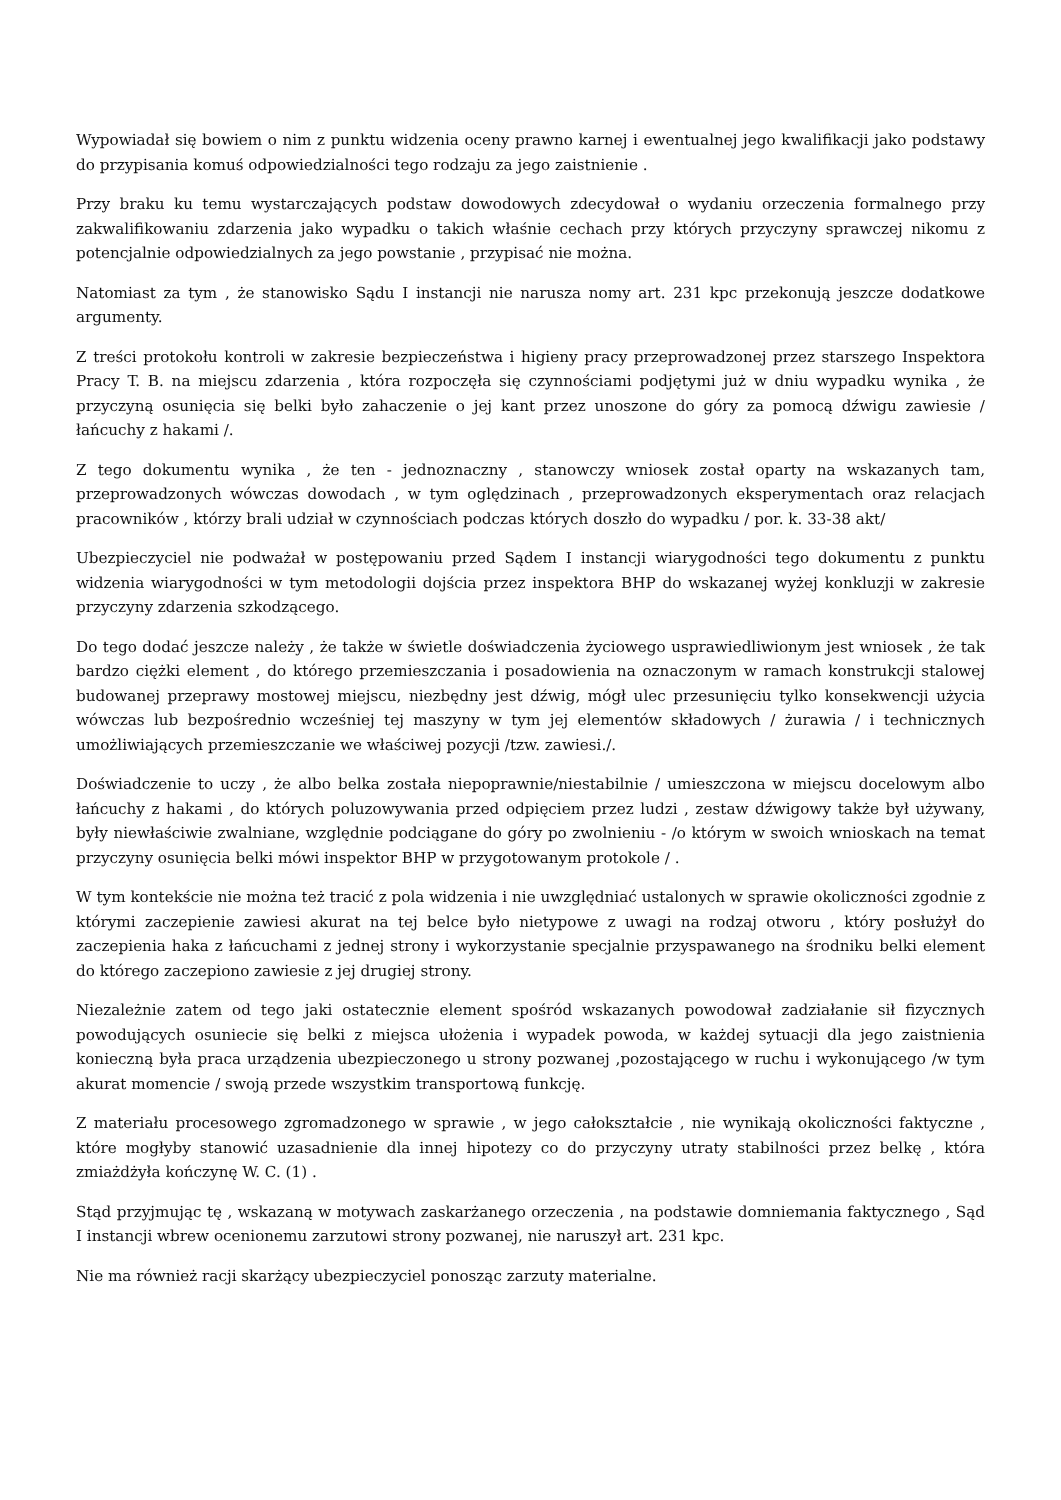Wypowiadał się bowiem o nim z punktu widzenia oceny prawno karnej i ewentualnej jego kwalifikacji jako podstawy do przypisania komuś odpowiedzialności tego rodzaju za jego zaistnienie .
Przy braku ku temu wystarczających podstaw dowodowych zdecydował o wydaniu orzeczenia formalnego przy zakwalifikowaniu zdarzenia jako wypadku o takich właśnie cechach przy których przyczyny sprawczej nikomu z potencjalnie odpowiedzialnych za jego powstanie , przypisać nie można.
Natomiast za tym , że stanowisko Sądu I instancji nie narusza nomy art. 231 kpc przekonują jeszcze dodatkowe argumenty.
Z treści protokołu kontroli w zakresie bezpieczeństwa i higieny pracy przeprowadzonej przez starszego Inspektora Pracy T. B. na miejscu zdarzenia , która rozpoczęła się czynnościami podjętymi już w dniu wypadku wynika , że przyczyną osunięcia się belki było zahaczenie o jej kant przez unoszone do góry za pomocą dźwigu zawiesie /łańcuchy z hakami /.
Z tego dokumentu wynika , że ten - jednoznaczny , stanowczy wniosek został oparty na wskazanych tam, przeprowadzonych wówczas dowodach , w tym oględzinach , przeprowadzonych eksperymentach oraz relacjach pracowników , którzy brali udział w czynnościach podczas których doszło do wypadku / por. k. 33-38 akt/
Ubezpieczyciel nie podważał w postępowaniu przed Sądem I instancji wiarygodności tego dokumentu z punktu widzenia wiarygodności w tym metodologii dojścia przez inspektora BHP do wskazanej wyżej konkluzji w zakresie przyczyny zdarzenia szkodzącego.
Do tego dodać jeszcze należy , że także w świetle doświadczenia życiowego usprawiedliwionym jest wniosek , że tak bardzo ciężki element , do którego przemieszczania i posadowienia na oznaczonym w ramach konstrukcji stalowej budowanej przeprawy mostowej miejscu, niezbędny jest dźwig, mógł ulec przesunięciu tylko konsekwencji użycia wówczas lub bezpośrednio wcześniej tej maszyny w tym jej elementów składowych / żurawia / i technicznych umożliwiających przemieszczanie we właściwej pozycji /tzw. zawiesi./.
Doświadczenie to uczy , że albo belka została niepoprawnie/niestabilnie / umieszczona w miejscu docelowym albo łańcuchy z hakami , do których poluzowywania przed odpięciem przez ludzi , zestaw dźwigowy także był używany, były niewłaściwie zwalniane, względnie podciągane do góry po zwolnieniu - /o którym w swoich wnioskach na temat przyczyny osunięcia belki mówi inspektor BHP w przygotowanym protokole / .
W tym kontekście nie można też tracić z pola widzenia i nie uwzględniać ustalonych w sprawie okoliczności zgodnie z którymi zaczepienie zawiesi akurat na tej belce było nietypowe z uwagi na rodzaj otworu , który posłużył do zaczepienia haka z łańcuchami z jednej strony i wykorzystanie specjalnie przyspawanego na środniku belki element do którego zaczepiono zawiesie z jej drugiej strony.
Niezależnie zatem od tego jaki ostatecznie element spośród wskazanych powodował zadziałanie sił fizycznych powodujących osuniecie się belki z miejsca ułożenia i wypadek powoda, w każdej sytuacji dla jego zaistnienia konieczną była praca urządzenia ubezpieczonego u strony pozwanej ,pozostającego w ruchu i wykonującego /w tym akurat momencie / swoją przede wszystkim transportową funkcję.
Z materiału procesowego zgromadzonego w sprawie , w jego całokształcie , nie wynikają okoliczności faktyczne , które mogłyby stanowić uzasadnienie dla innej hipotezy co do przyczyny utraty stabilności przez belkę , która zmiażdżyła kończynę W. C. (1) .
Stąd przyjmując tę , wskazaną w motywach zaskarżanego orzeczenia , na podstawie domniemania faktycznego , Sąd I instancji wbrew ocenionemu zarzutowi strony pozwanej, nie naruszył art. 231 kpc.
Nie ma również racji skarżący ubezpieczyciel ponosząc zarzuty materialne.